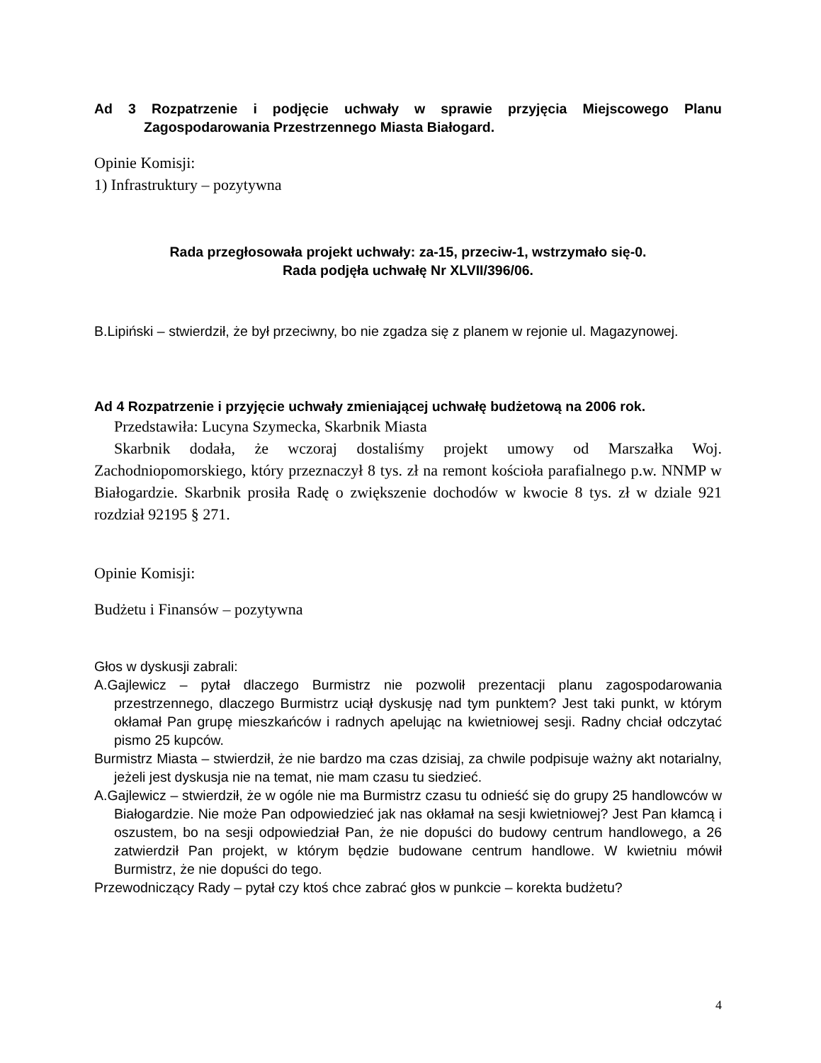Ad 3 Rozpatrzenie i podjęcie uchwały w sprawie przyjęcia Miejscowego Planu Zagospodarowania Przestrzennego Miasta Białogard.
Opinie Komisji:
1) Infrastruktury – pozytywna
Rada przegłosowała projekt uchwały: za-15, przeciw-1, wstrzymało się-0.
Rada podjęła uchwałę Nr XLVII/396/06.
B.Lipiński – stwierdził, że był przeciwny, bo nie zgadza się z planem w rejonie ul. Magazynowej.
Ad 4 Rozpatrzenie i przyjęcie uchwały zmieniającej uchwałę budżetową na 2006 rok.
Przedstawiła: Lucyna Szymecka, Skarbnik Miasta
Skarbnik dodała, że wczoraj dostaliśmy projekt umowy od Marszałka Woj. Zachodniopomorskiego, który przeznaczył 8 tys. zł na remont kościoła parafialnego p.w. NNMP w Białogardzie. Skarbnik prosiła Radę o zwiększenie dochodów w kwocie 8 tys. zł w dziale 921 rozdział 92195 § 271.
Opinie Komisji:
Budżetu i Finansów – pozytywna
Głos w dyskusji zabrali:
A.Gajlewicz – pytał dlaczego Burmistrz nie pozwolił prezentacji planu zagospodarowania przestrzennego, dlaczego Burmistrz uciął dyskusję nad tym punktem? Jest taki punkt, w którym okłamał Pan grupę mieszkańców i radnych apelując na kwietniowej sesji. Radny chciał odczytać pismo 25 kupców.
Burmistrz Miasta – stwierdził, że nie bardzo ma czas dzisiaj, za chwile podpisuje ważny akt notarialny, jeżeli jest dyskusja nie na temat, nie mam czasu tu siedzieć.
A.Gajlewicz – stwierdził, że w ogóle nie ma Burmistrz czasu tu odnieść się do grupy 25 handlowców w Białogardzie. Nie może Pan odpowiedzieć jak nas okłamał na sesji kwietniowej? Jest Pan kłamcą i oszustem, bo na sesji odpowiedział Pan, że nie dopuści do budowy centrum handlowego, a 26 zatwierdził Pan projekt, w którym będzie budowane centrum handlowe. W kwietniu mówił Burmistrz, że nie dopuści do tego.
Przewodniczący Rady – pytał czy ktoś chce zabrać głos w punkcie – korekta budżetu?
4